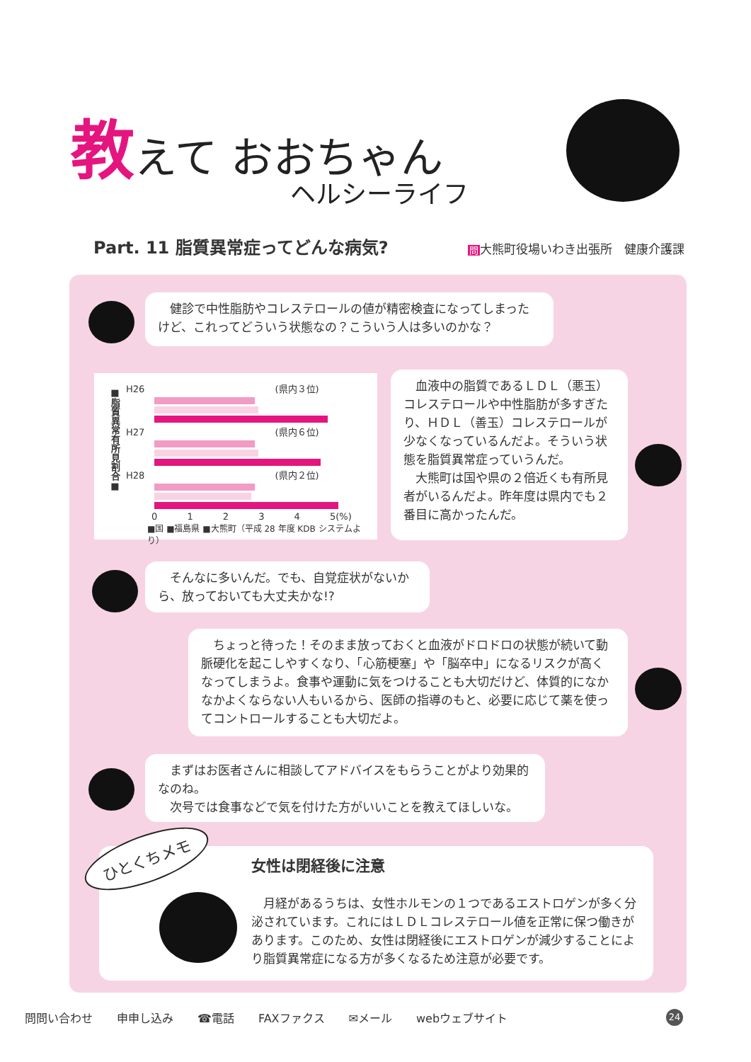教えて おおちゃん
ヘルシーライフ
Part. 11 脂質異常症ってどんな病気? 問大熊町役場いわき出張所　健康介護課
　健診で中性脂肪やコレステロールの値が精密検査になってしまったけど、これってどういう状態なの？こういう人は多いのかな？
■脂質異常有所見割合■
H26 (県内３位)
H27 (県内６位)
H28 (県内２位)
0 1 2 3 4 5(%)
■国 ■福島県 ■大熊町（平成 28 年度 KDB システムより）
　血液中の脂質であるＬＤＬ（悪玉）コレステロールや中性脂肪が多すぎたり、ＨＤＬ（善玉）コレステロールが少なくなっているんだよ。そういう状態を脂質異常症っていうんだ。
　大熊町は国や県の２倍近くも有所見者がいるんだよ。昨年度は県内でも２番目に高かったんだ。
　そんなに多いんだ。でも、自覚症状がないから、放っておいても大丈夫かな!?
　ちょっと待った！そのまま放っておくと血液がドロドロの状態が続いて動脈硬化を起こしやすくなり、「心筋梗塞」や「脳卒中」になるリスクが高くなってしまうよ。食事や運動に気をつけることも大切だけど、体質的になかなかよくならない人もいるから、医師の指導のもと、必要に応じて薬を使ってコントロールすることも大切だよ。
　まずはお医者さんに相談してアドバイスをもらうことがより効果的なのね。
　次号では食事などで気を付けた方がいいことを教えてほしいな。
女性は閉経後に注意
　月経があるうちは、女性ホルモンの１つであるエストロゲンが多く分泌されています。これにはＬＤＬコレステロール値を正常に保つ働きがあります。このため、女性は閉経後にエストロゲンが減少することにより脂質異常症になる方が多くなるため注意が必要です。
ひとくちメモ
問問い合わせ 申申し込み ☎電話 FAXファクス ✉メール webウェブサイト 24